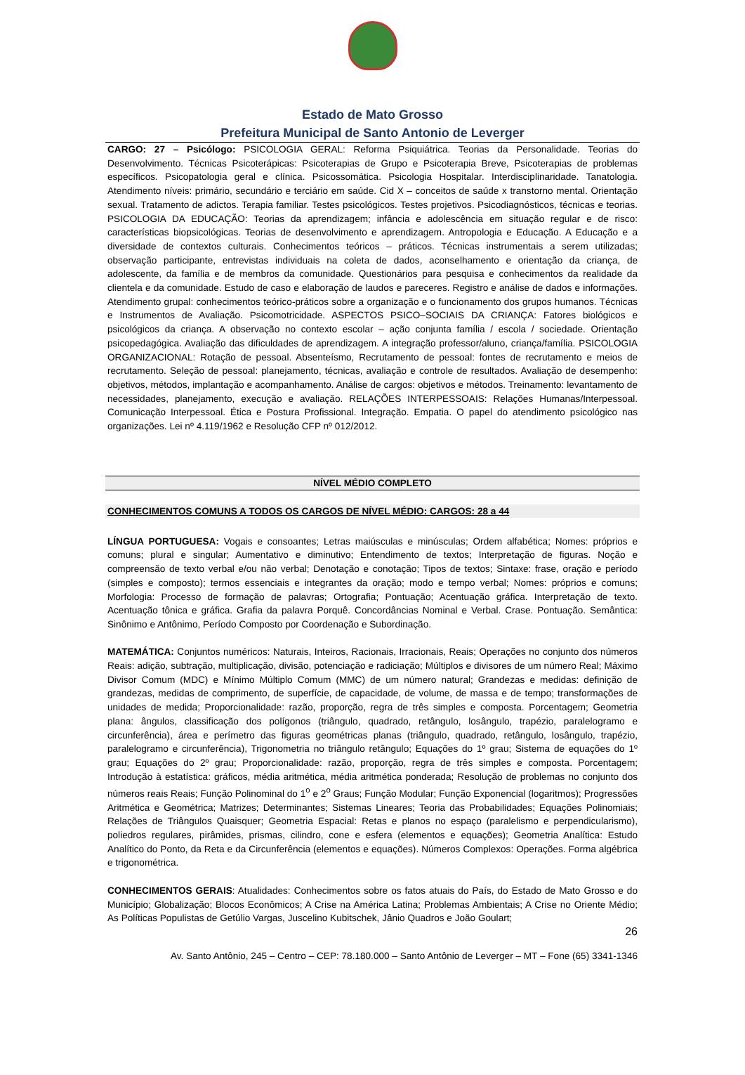Estado de Mato Grosso
Prefeitura Municipal de Santo Antonio de Leverger
CARGO: 27 – Psicólogo: PSICOLOGIA GERAL: Reforma Psiquiátrica. Teorias da Personalidade. Teorias do Desenvolvimento. Técnicas Psicoterápicas: Psicoterapias de Grupo e Psicoterapia Breve, Psicoterapias de problemas específicos. Psicopatologia geral e clínica. Psicossomática. Psicologia Hospitalar. Interdisciplinaridade. Tanatologia. Atendimento níveis: primário, secundário e terciário em saúde. Cid X – conceitos de saúde x transtorno mental. Orientação sexual. Tratamento de adictos. Terapia familiar. Testes psicológicos. Testes projetivos. Psicodiagnósticos, técnicas e teorias. PSICOLOGIA DA EDUCAÇÃO: Teorias da aprendizagem; infância e adolescência em situação regular e de risco: características biopsicológicas. Teorias de desenvolvimento e aprendizagem. Antropologia e Educação. A Educação e a diversidade de contextos culturais. Conhecimentos teóricos – práticos. Técnicas instrumentais a serem utilizadas; observação participante, entrevistas individuais na coleta de dados, aconselhamento e orientação da criança, de adolescente, da família e de membros da comunidade. Questionários para pesquisa e conhecimentos da realidade da clientela e da comunidade. Estudo de caso e elaboração de laudos e pareceres. Registro e análise de dados e informações. Atendimento grupal: conhecimentos teórico-práticos sobre a organização e o funcionamento dos grupos humanos. Técnicas e Instrumentos de Avaliação. Psicomotricidade. ASPECTOS PSICO–SOCIAIS DA CRIANÇA: Fatores biológicos e psicológicos da criança. A observação no contexto escolar – ação conjunta família / escola / sociedade. Orientação psicopedagógica. Avaliação das dificuldades de aprendizagem. A integração professor/aluno, criança/família. PSICOLOGIA ORGANIZACIONAL: Rotação de pessoal. Absenteísmo, Recrutamento de pessoal: fontes de recrutamento e meios de recrutamento. Seleção de pessoal: planejamento, técnicas, avaliação e controle de resultados. Avaliação de desempenho: objetivos, métodos, implantação e acompanhamento. Análise de cargos: objetivos e métodos. Treinamento: levantamento de necessidades, planejamento, execução e avaliação. RELAÇÕES INTERPESSOAIS: Relações Humanas/Interpessoal. Comunicação Interpessoal. Ética e Postura Profissional. Integração. Empatia. O papel do atendimento psicológico nas organizações. Lei nº 4.119/1962 e Resolução CFP nº 012/2012.
NÍVEL MÉDIO COMPLETO
CONHECIMENTOS COMUNS A TODOS OS CARGOS DE NÍVEL MÉDIO: CARGOS: 28 a 44
LÍNGUA PORTUGUESA: Vogais e consoantes; Letras maiúsculas e minúsculas; Ordem alfabética; Nomes: próprios e comuns; plural e singular; Aumentativo e diminutivo; Entendimento de textos; Interpretação de figuras. Noção e compreensão de texto verbal e/ou não verbal; Denotação e conotação; Tipos de textos; Sintaxe: frase, oração e período (simples e composto); termos essenciais e integrantes da oração; modo e tempo verbal; Nomes: próprios e comuns; Morfologia: Processo de formação de palavras; Ortografia; Pontuação; Acentuação gráfica. Interpretação de texto. Acentuação tônica e gráfica. Grafia da palavra Porquê. Concordâncias Nominal e Verbal. Crase. Pontuação. Semântica: Sinônimo e Antônimo, Período Composto por Coordenação e Subordinação.
MATEMÁTICA: Conjuntos numéricos: Naturais, Inteiros, Racionais, Irracionais, Reais; Operações no conjunto dos números Reais: adição, subtração, multiplicação, divisão, potenciação e radiciação; Múltiplos e divisores de um número Real; Máximo Divisor Comum (MDC) e Mínimo Múltiplo Comum (MMC) de um número natural; Grandezas e medidas: definição de grandezas, medidas de comprimento, de superfície, de capacidade, de volume, de massa e de tempo; transformações de unidades de medida; Proporcionalidade: razão, proporção, regra de três simples e composta. Porcentagem; Geometria plana: ângulos, classificação dos polígonos (triângulo, quadrado, retângulo, losângulo, trapézio, paralelogramo e circunferência), área e perímetro das figuras geométricas planas (triângulo, quadrado, retângulo, losângulo, trapézio, paralelogramo e circunferência), Trigonometria no triângulo retângulo; Equações do 1º grau; Sistema de equações do 1º grau; Equações do 2º grau; Proporcionalidade: razão, proporção, regra de três simples e composta. Porcentagem; Introdução à estatística: gráficos, média aritmética, média aritmética ponderada; Resolução de problemas no conjunto dos números reais Reais; Função Polinominal do 1<sup>o</sup> e 2<sup>o</sup> Graus; Função Modular; Função Exponencial (logaritmos); Progressões Aritmética e Geométrica; Matrizes; Determinantes; Sistemas Lineares; Teoria das Probabilidades; Equações Polinomiais; Relações de Triângulos Quaisquer; Geometria Espacial: Retas e planos no espaço (paralelismo e perpendicularismo), poliedros regulares, pirâmides, prismas, cilindro, cone e esfera (elementos e equações); Geometria Analítica: Estudo Analítico do Ponto, da Reta e da Circunferência (elementos e equações). Números Complexos: Operações. Forma algébrica e trigonométrica.
CONHECIMENTOS GERAIS: Atualidades: Conhecimentos sobre os fatos atuais do País, do Estado de Mato Grosso e do Município; Globalização; Blocos Econômicos; A Crise na América Latina; Problemas Ambientais; A Crise no Oriente Médio; As Políticas Populistas de Getúlio Vargas, Juscelino Kubitschek, Jânio Quadros e João Goulart;
26
Av. Santo Antônio, 245 – Centro – CEP: 78.180.000 – Santo Antônio de Leverger – MT – Fone (65) 3341-1346